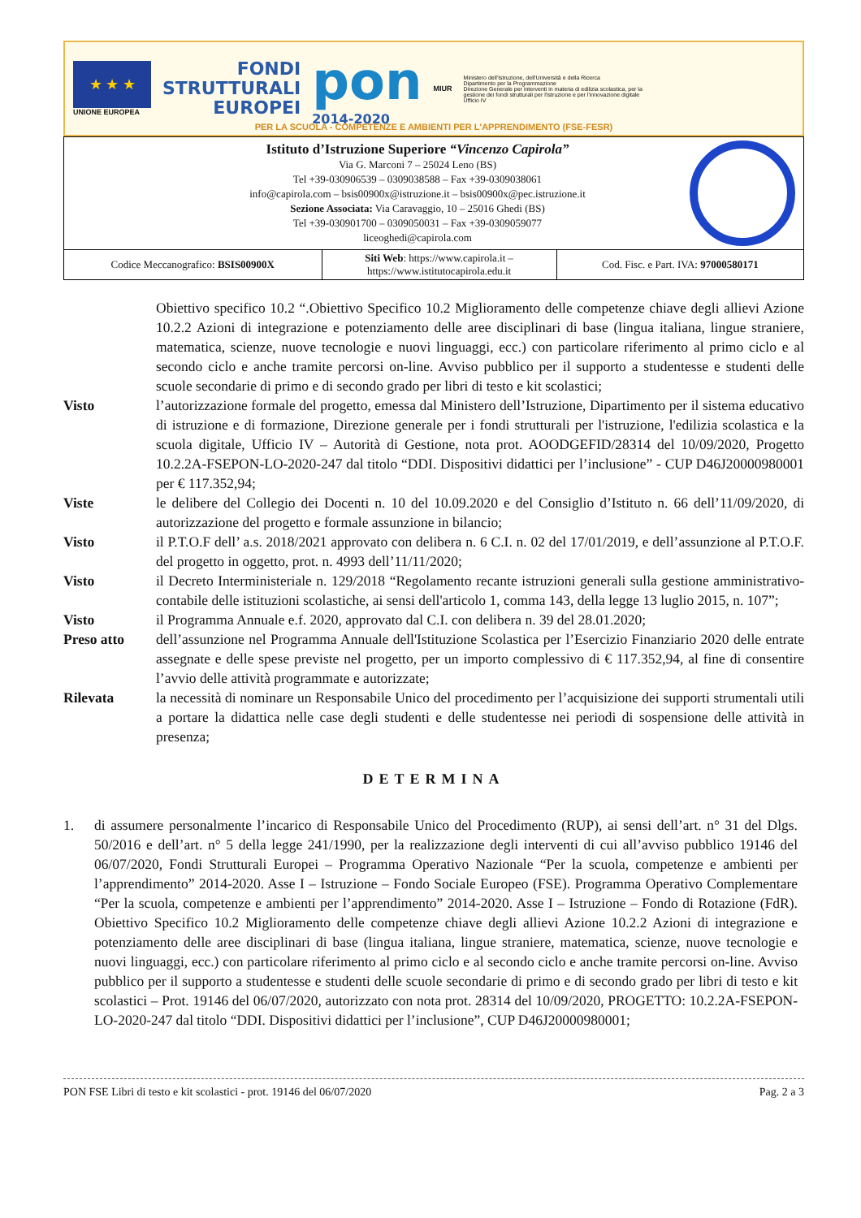★ ★ ★
UNIONE EUROPEA
FONDI
STRUTTURALI
EUROPEI
pon
2014-2020
MIUR
Ministero dell'Istruzione, dell'Università e della Ricerca
Dipartimento per la Programmazione
Direzione Generale per interventi in materia di edilizia scolastica, per la gestione dei fondi strutturali per l'istruzione e per l'innovazione digitale
Ufficio IV
PER LA SCUOLA - COMPETENZE E AMBIENTI PER L'APPRENDIMENTO (FSE-FESR)
| Istituto d’Istruzione Superiore “Vincenzo Capirola” Via G. Marconi 7 – 25024 Leno (BS) Tel +39-030906539 – 0309038588 – Fax +39-0309038061 info@capirola.com – bsis00900x@istruzione.it – bsis00900x@pec.istruzione.it Sezione Associata: Via Caravaggio, 10 – 25016 Ghedi (BS) Tel +39-030901700 – 0309050031 – Fax +39-0309059077 liceoghedi@capirola.com | | |
| Codice Meccanografico: BSIS00900X | Siti Web : https://www.capirola.it – https://www.istitutocapirola.edu.it | Cod. Fisc. e Part. IVA: 97000580171 |
Obiettivo specifico 10.2 “.Obiettivo Specifico 10.2 Miglioramento delle competenze chiave degli allievi Azione 10.2.2 Azioni di integrazione e potenziamento delle aree disciplinari di base (lingua italiana, lingue straniere, matematica, scienze, nuove tecnologie e nuovi linguaggi, ecc.) con particolare riferimento al primo ciclo e al secondo ciclo e anche tramite percorsi on-line. Avviso pubblico per il supporto a studentesse e studenti delle scuole secondarie di primo e di secondo grado per libri di testo e kit scolastici;
Visto l’autorizzazione formale del progetto, emessa dal Ministero dell’Istruzione, Dipartimento per il sistema educativo di istruzione e di formazione, Direzione generale per i fondi strutturali per l'istruzione, l'edilizia scolastica e la scuola digitale, Ufficio IV – Autorità di Gestione, nota prot. AOODGEFID/28314 del 10/09/2020, Progetto 10.2.2A-FSEPON-LO-2020-247 dal titolo “DDI. Dispositivi didattici per l’inclusione” - CUP D46J20000980001 per € 117.352,94;
Viste le delibere del Collegio dei Docenti n. 10 del 10.09.2020 e del Consiglio d’Istituto n. 66 dell’11/09/2020, di autorizzazione del progetto e formale assunzione in bilancio;
Visto il P.T.O.F dell’ a.s. 2018/2021 approvato con delibera n. 6 C.I. n. 02 del 17/01/2019, e dell’assunzione al P.T.O.F. del progetto in oggetto, prot. n. 4993 dell’11/11/2020;
Visto il Decreto Interministeriale n. 129/2018 “Regolamento recante istruzioni generali sulla gestione amministrativo-contabile delle istituzioni scolastiche, ai sensi dell'articolo 1, comma 143, della legge 13 luglio 2015, n. 107”;
Visto il Programma Annuale e.f. 2020, approvato dal C.I. con delibera n. 39 del 28.01.2020;
Preso atto dell’assunzione nel Programma Annuale dell'Istituzione Scolastica per l’Esercizio Finanziario 2020 delle entrate assegnate e delle spese previste nel progetto, per un importo complessivo di € 117.352,94, al fine di consentire l’avvio delle attività programmate e autorizzate;
Rilevata la necessità di nominare un Responsabile Unico del procedimento per l’acquisizione dei supporti strumentali utili a portare la didattica nelle case degli studenti e delle studentesse nei periodi di sospensione delle attività in presenza;
DETERMINA
1. di assumere personalmente l’incarico di Responsabile Unico del Procedimento (RUP), ai sensi dell’art. n° 31 del Dlgs. 50/2016 e dell’art. n° 5 della legge 241/1990, per la realizzazione degli interventi di cui all’avviso pubblico 19146 del 06/07/2020, Fondi Strutturali Europei – Programma Operativo Nazionale “Per la scuola, competenze e ambienti per l’apprendimento” 2014-2020. Asse I – Istruzione – Fondo Sociale Europeo (FSE). Programma Operativo Complementare “Per la scuola, competenze e ambienti per l’apprendimento” 2014-2020. Asse I – Istruzione – Fondo di Rotazione (FdR). Obiettivo Specifico 10.2 Miglioramento delle competenze chiave degli allievi Azione 10.2.2 Azioni di integrazione e potenziamento delle aree disciplinari di base (lingua italiana, lingue straniere, matematica, scienze, nuove tecnologie e nuovi linguaggi, ecc.) con particolare riferimento al primo ciclo e al secondo ciclo e anche tramite percorsi on-line. Avviso pubblico per il supporto a studentesse e studenti delle scuole secondarie di primo e di secondo grado per libri di testo e kit scolastici – Prot. 19146 del 06/07/2020, autorizzato con nota prot. 28314 del 10/09/2020, PROGETTO: 10.2.2A-FSEPON-LO-2020-247 dal titolo “DDI. Dispositivi didattici per l’inclusione”, CUP D46J20000980001;
PON FSE Libri di testo e kit scolastici - prot. 19146 del 06/07/2020 Pag. 2 a 3